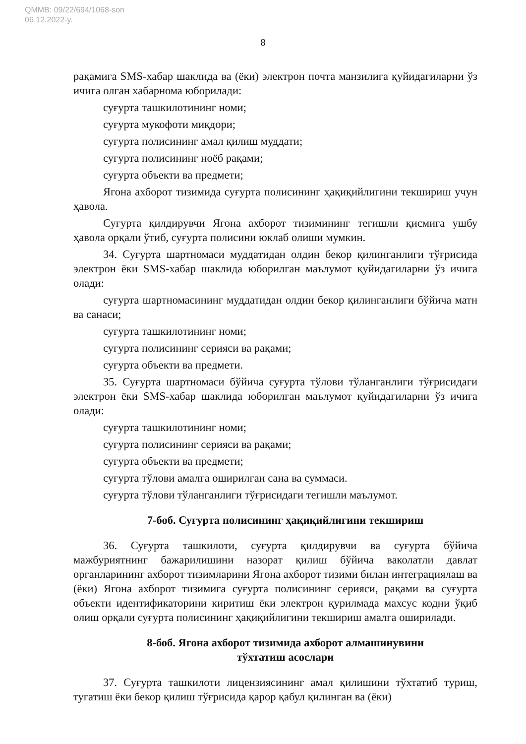QMMB: 09/22/694/1068-son
06.12.2022-y.
8
рақамига SMS-хабар шаклида ва (ёки) электрон почта манзилига қуйидагиларни ўз ичига олган хабарнома юборилади:
суғурта ташкилотининг номи;
суғурта мукофоти миқдори;
суғурта полисининг амал қилиш муддати;
суғурта полисининг ноёб рақами;
суғурта объекти ва предмети;
Ягона ахборот тизимида суғурта полисининг ҳақиқийлигини текшириш учун ҳавола.
Суғурта қилдирувчи Ягона ахборот тизимининг тегишли қисмига ушбу ҳавола орқали ўтиб, суғурта полисини юклаб олиши мумкин.
34. Суғурта шартномаси муддатидан олдин бекор қилинганлиги тўғрисида электрон ёки SMS-хабар шаклида юборилган маълумот қуйидагиларни ўз ичига олади:
суғурта шартномасининг муддатидан олдин бекор қилинганлиги бўйича матн ва санаси;
суғурта ташкилотининг номи;
суғурта полисининг серияси ва рақами;
суғурта объекти ва предмети.
35. Суғурта шартномаси бўйича суғурта тўлови тўланганлиги тўғрисидаги электрон ёки SMS-хабар шаклида юборилган маълумот қуйидагиларни ўз ичига олади:
суғурта ташкилотининг номи;
суғурта полисининг серияси ва рақами;
суғурта объекти ва предмети;
суғурта тўлови амалга оширилган сана ва суммаси.
суғурта тўлови тўланганлиги тўғрисидаги тегишли маълумот.
7-боб. Суғурта полисининг ҳақиқийлигини текшириш
36. Суғурта ташкилоти, суғурта қилдирувчи ва суғурта бўйича мажбуриятнинг бажарилишини назорат қилиш бўйича ваколатли давлат органларининг ахборот тизимларини Ягона ахборот тизими билан интеграциялаш ва (ёки) Ягона ахборот тизимига суғурта полисининг серияси, рақами ва суғурта объекти идентификаторини киритиш ёки электрон қурилмада махсус кодни ўқиб олиш орқали суғурта полисининг ҳақиқийлигини текшириш амалга оширилади.
8-боб. Ягона ахборот тизимида ахборот алмашинувини
тўхтатиш асослари
37. Суғурта ташкилоти лицензиясининг амал қилишини тўхтатиб туриш, тугатиш ёки бекор қилиш тўғрисида қарор қабул қилинган ва (ёки)